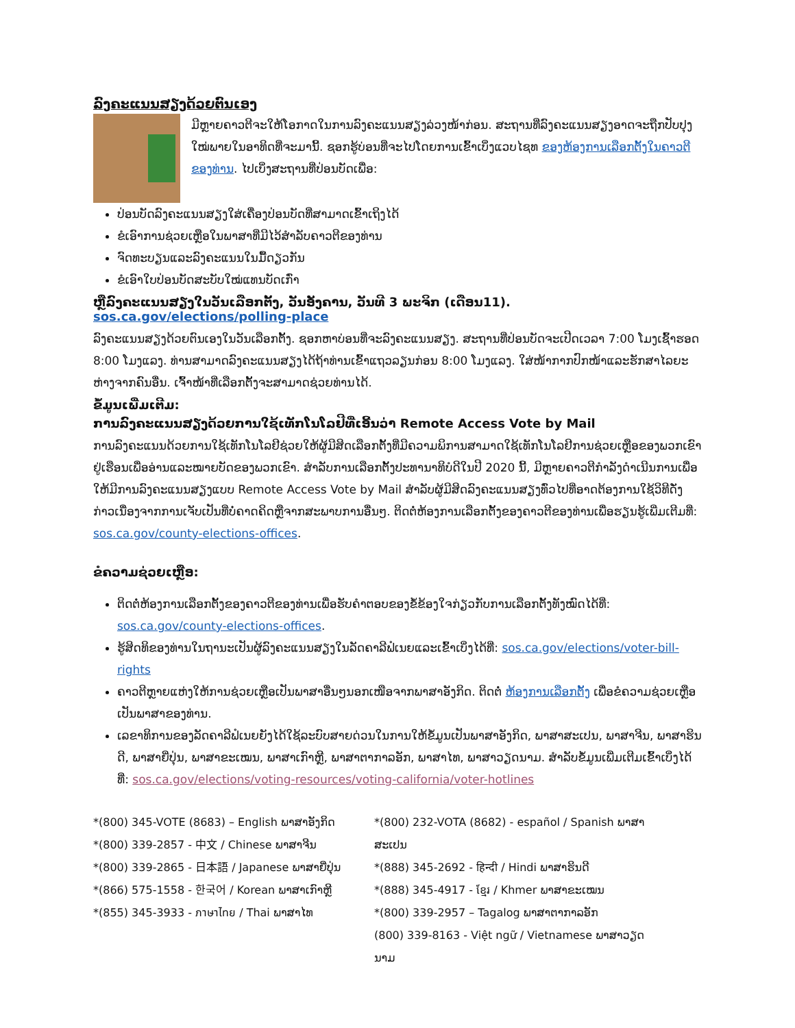ລົງຄະແນນສຽງດ້ວຍຕົນເອງ
ມີຫຼາຍຄາວຕີຈະໃຫ້ໂອກາດໃນການລົງຄະແນນສຽງລ່ວງໜ້າກ່ອນ. ສະຖານທີ່ລົງຄະແນນສຽງອາດຈະຖືກປັບປຸງໃໝ່ພາຍໃນອາທິດທີ່ຈະມານີ້. ຊອກຮູ້ບ່ອນທີ່ຈະໄປໂດຍການເຂົ້າເບິ່ງແວບໄຊທ ຂອງຫ້ອງການເລືອກຕັ້ງໃນຄາວຕີຂອງທ່ານ. ໄປເບິ່ງສະຖານທີ່ປ່ອນບັດເພື່ອ:
ປ່ອນບັດລົງຄະແນນສຽງໃສ່ເຄື່ອງປ່ອນບັດທີ່ສາມາດເຂົ້າເຖິງໄດ້
ຂໍເອົາການຊ່ວຍເຫຼືອໃນພາສາທີ່ມີໄວ້ສຳລັບຄາວຕີຂອງທ່ານ
ຈົດທະບຽນແລະລົງຄະແນນໃນມື້ດຽວກັນ
ຂໍເອົາໃບປ່ອນບັດສະບັບໃໝ່ແທນບັດເກົ່າ
ຫຼືລົງຄະແນນສຽງໃນວັນເລືອກຕັ້ງ, ວັນອັງຄານ, ວັນທີ 3 ພະຈິກ (ເດືອນ11). sos.ca.gov/elections/polling-place
ລົງຄະແນນສຽງດ້ວຍຕົນເອງໃນວັນເລືອກຕັ້ງ. ຊອກຫາບ່ອນທີ່ຈະລົງຄະແນນສຽງ. ສະຖານທີ່ປ່ອນບັດຈະເປີດເວລາ 7:00 ໂມງເຊົ້າຮອດ 8:00 ໂມງແລງ. ທ່ານສາມາດລົງຄະແນນສຽງໄດ້ຖ້າທ່ານເຂົ້າແຖວລຽນກ່ອນ 8:00 ໂມງແລງ. ໃສ່ໜ້າກາກປົກໜ້າແລະຮັກສາໄລຍະຫ່າງຈາກຄົນອື່ນ. ເຈົ້າໜ້າທີ່ເລືອກຕັ້ງຈະສາມາດຊ່ວຍທ່ານໄດ້.
ຂໍ້ມູນເພີ່ມເຕີມ:
ການລົງຄະແນນສຽງດ້ວຍການໃຊ້ເທັກໂນໂລຢີທີ່ເອີ້ນວ່າ Remote Access Vote by Mail
ການລົງຄະແນນດ້ວຍການໃຊ້ເທັກໂນໂລຢີຊ່ວຍໃຫ້ຜູ້ມີສິດເລືອກຕັ້ງທີ່ມີຄວາມພິການສາມາດໃຊ້ເທັກໂນໂລຢີການຊ່ວຍເຫຼືອຂອງພວກເຂົາຢູ່ເຮືອນເພື່ອອ່ານແລະໝາຍບັດຂອງພວກເຂົາ. ສຳລັບການເລືອກຕັ້ງປະທານາທິບໍດີໃນປີ 2020 ນີ້, ມີຫຼາຍຄາວຕີກຳລັງດຳເນີນການເພື່ອໃຫ້ມີການລົງຄະແນນສຽງແບບ Remote Access Vote by Mail ສຳລັບຜູ້ມີສິດລົງຄະແນນສຽງທົ່ວໄປທີ່ອາດຕ້ອງການໃຊ້ວິທີດັ່ງກ່າວເນື່ອງຈາກການເຈັບເປັນທີ່ບໍ່ຄາດຄິດຫຼືຈາກສະພາບການອື່ນໆ. ຕິດຕໍ່ຫ້ອງການເລືອກຕັ້ງຂອງຄາວຕີຂອງທ່ານເພື່ອຮຽນຮູ້ເພີ່ມເຕີມທີ່: sos.ca.gov/county-elections-offices.
ຂໍຄວາມຊ່ວຍເຫຼືອ:
ຕິດຕໍ່ຫ້ອງການເລືອກຕັ້ງຂອງຄາວຕີຂອງທ່ານເພື່ອຮັບຄຳຕອບຂອງຂໍ້ຂ້ອງໃຈກ່ຽວກັບການເລືອກຕັ້ງທັງໝົດໄດ້ທີ່: sos.ca.gov/county-elections-offices.
ຮູ້ສິດທິຂອງທ່ານໃນຖານະເປັນຜູ້ລົງຄະແນນສຽງໃນລັດຄາລີຟໍເນຍແລະເຂົ້າເບິ່ງໄດ້ທີ່: sos.ca.gov/elections/voter-bill-rights
ຄາວຕີຫຼາຍແຫ່ງໃຫ້ການຊ່ວຍເຫຼືອເປັນພາສາອື່ນໆນອກເໜືອຈາກພາສາອັງກິດ. ຕິດຕໍ່ ຫ້ອງການເລືອກຕັ້ງ ເພື່ອຂໍຄວາມຊ່ວຍເຫຼືອເປັນພາສາຂອງທ່ານ.
ເລຂາທິການຂອງລັດຄາລີຟໍເນຍຍັງໄດ້ໃຊ້ລະບົບສາຍດ່ວນໃນການໃຫ້ຂໍ້ມູນເປັນພາສາອັງກິດ, ພາສາສະເປນ, ພາສາຈີນ, ພາສາຮິນດີ, ພາສາຍີ່ປຸ່ນ, ພາສາຂະເໝນ, ພາສາເກົາຫຼີ, ພາສາຕາກາລອັກ, ພາສາໄທ, ພາສາວຽດນາມ. ສຳລັບຂໍ້ມູນເພີ່ມເຕີມເຂົ້າເບິ່ງໄດ້ທີ່: sos.ca.gov/elections/voting-resources/voting-california/voter-hotlines
*(800) 345-VOTE (8683) – English ພາສາອັງກິດ
*(800) 339-2857 - 中文 / Chinese ພາສາຈີນ
*(800) 339-2865 - 日本語 / Japanese ພາສາຍີ່ປຸ່ນ
*(866) 575-1558 - 한국어 / Korean ພາສາເກົາຫຼີ
*(855) 345-3933 - ภาษาไทย / Thai ພາສາໄທ
*(800) 232-VOTA (8682) - español / Spanish ພາສາສະເປນ
*(888) 345-2692 - हिन्दी / Hindi ພາສາຮິນດີ
*(888) 345-4917 - ខ្មែរ / Khmer ພາສາຂະເໝນ
*(800) 339-2957 – Tagalog ພາສາຕາກາລອັກ
(800) 339-8163 - Việt ngữ / Vietnamese ພາສາວຽດນາມ